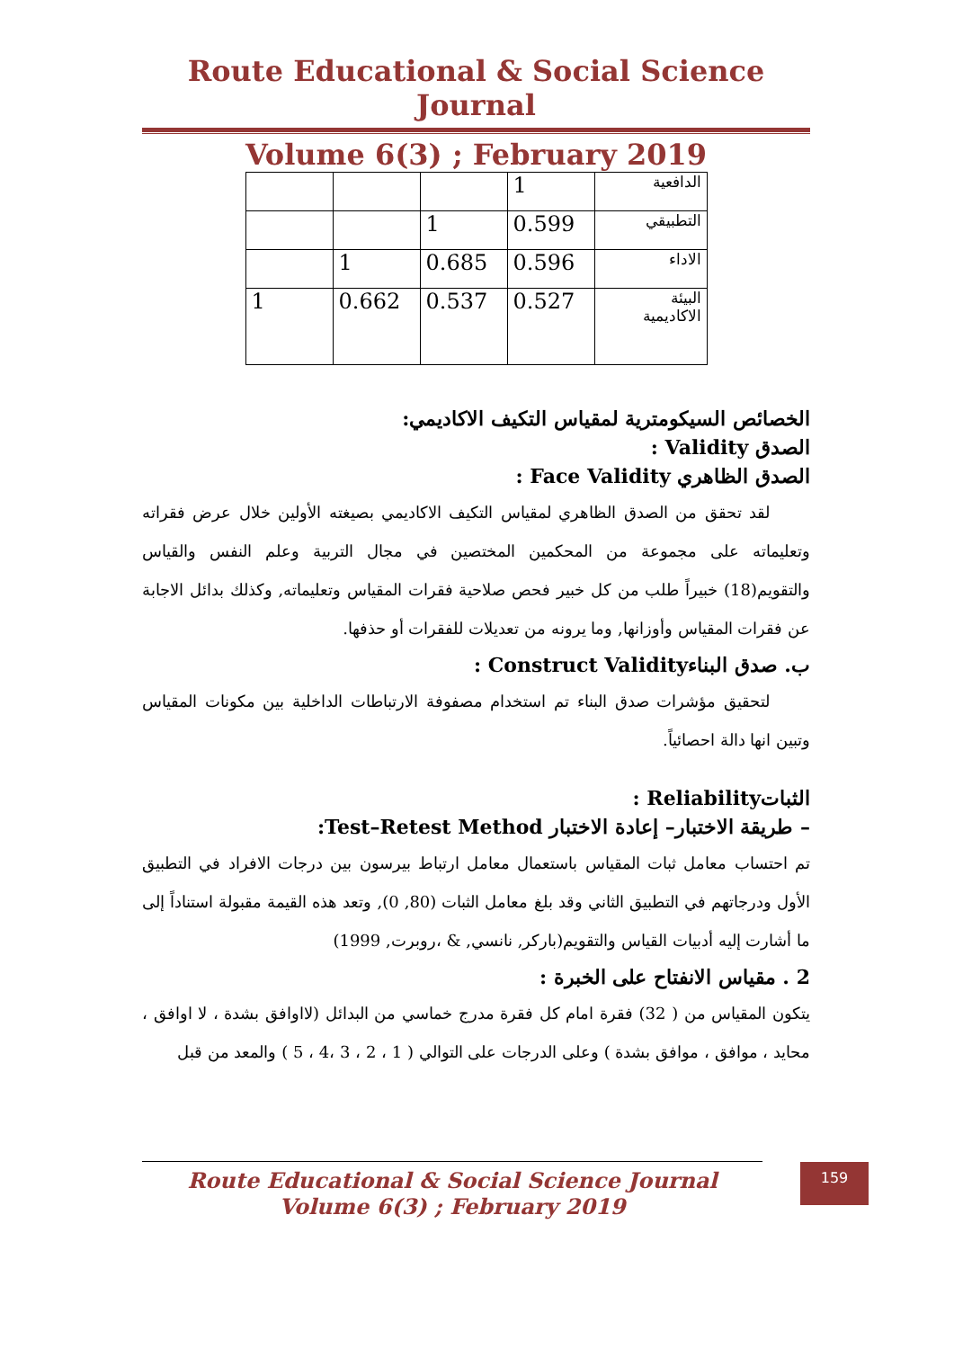Route Educational & Social Science Journal
Volume 6(3) ; February 2019
| الدافعية | 1 | | | |
| التطبيقي | 0.599 | 1 | | |
| الاداء | 0.596 | 0.685 | 1 | |
| البيئة الاكاديمية | 0.527 | 0.537 | 0.662 | 1 |
الخصائص السيكومترية لمقياس التكيف الاكاديمي:
الصدق Validity :
الصدق الظاهري Face Validity :
لقد تحقق من الصدق الظاهري لمقياس التكيف الاكاديمي بصيغته الأولين خلال عرض فقراته وتعليماته على مجموعة من المحكمين المختصين في مجال التربية وعلم النفس والقياس والتقويم(18) خبيراً طلب من كل خبير فحص صلاحية فقرات المقياس وتعليماته, وكذلك بدائل الاجابة عن فقرات المقياس وأوزانها, وما يرونه من تعديلات للفقرات أو حذفها.
ب. صدق البناءConstruct Validity :
لتحقيق مؤشرات صدق البناء تم استخدام مصفوفة الارتباطات الداخلية بين مكونات المقياس وتبين انها دالة احصائياً.
الثباتReliability :
– طريقة الاختبار– إعادة الاختبار Test–Retest Method:
تم احتساب معامل ثبات المقياس باستعمال معامل ارتباط بيرسون بين درجات الافراد في التطبيق الأول ودرجاتهم في التطبيق الثاني وقد بلغ معامل الثبات (80, 0), وتعد هذه القيمة مقبولة استناداً إلى ما أشارت إليه أدبيات القياس والتقويم(باركر, نانسي, & ،روبرت, 1999)
2 . مقياس الانفتاح على الخبرة :
يتكون المقياس من ( 32) فقرة امام كل فقرة مدرج خماسي من البدائل (لااوافق بشدة ، لا اوافق ، محايد ، موافق ، موافق بشدة ) وعلى الدرجات على التوالي ( 1 ، 2 ، 3 ،4 ، 5 ) والمعد من قبل
Route Educational & Social Science Journal
Volume 6(3) ; February 2019
159